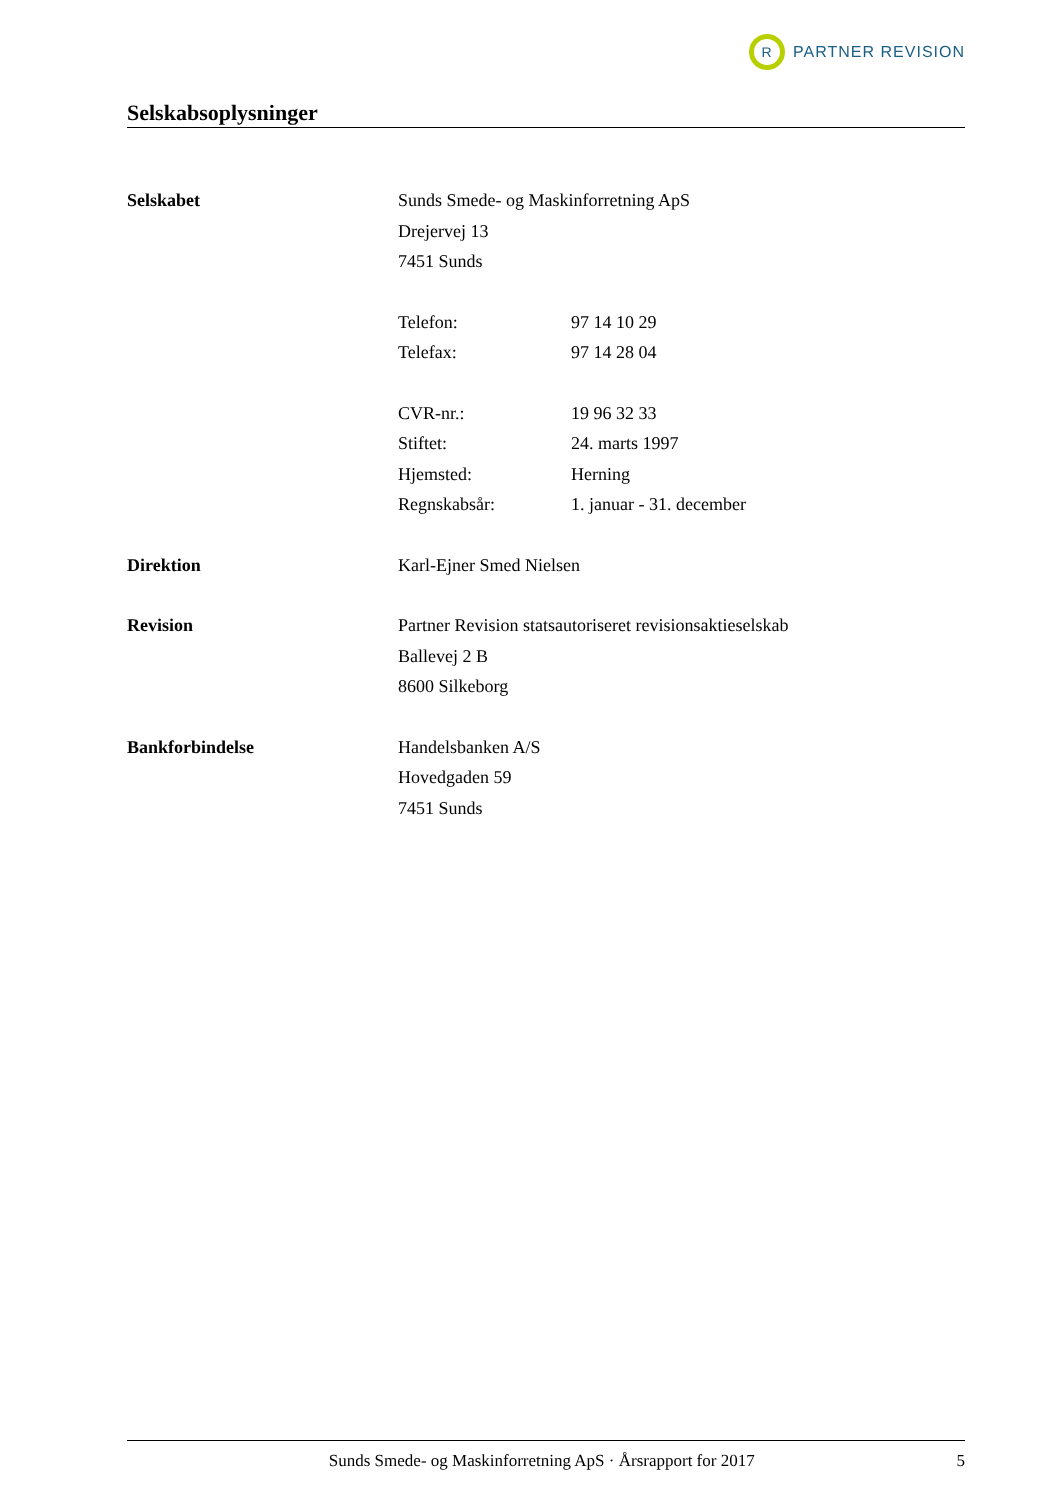R
PARTNER REVISION
Selskabsoplysninger
Selskabet Sunds Smede- og Maskinforretning ApS
Drejervej 13
7451 Sunds
Telefon: 97 14 10 29
Telefax: 97 14 28 04
CVR-nr.: 19 96 32 33
Stiftet: 24. marts 1997
Hjemsted: Herning
Regnskabsår: 1. januar - 31. december
Direktion Karl-Ejner Smed Nielsen
Revision Partner Revision statsautoriseret revisionsaktieselskab
Ballevej 2 B
8600 Silkeborg
Bankforbindelse Handelsbanken A/S
Hovedgaden 59
7451 Sunds
Sunds Smede- og Maskinforretning ApS · Årsrapport for 2017 5